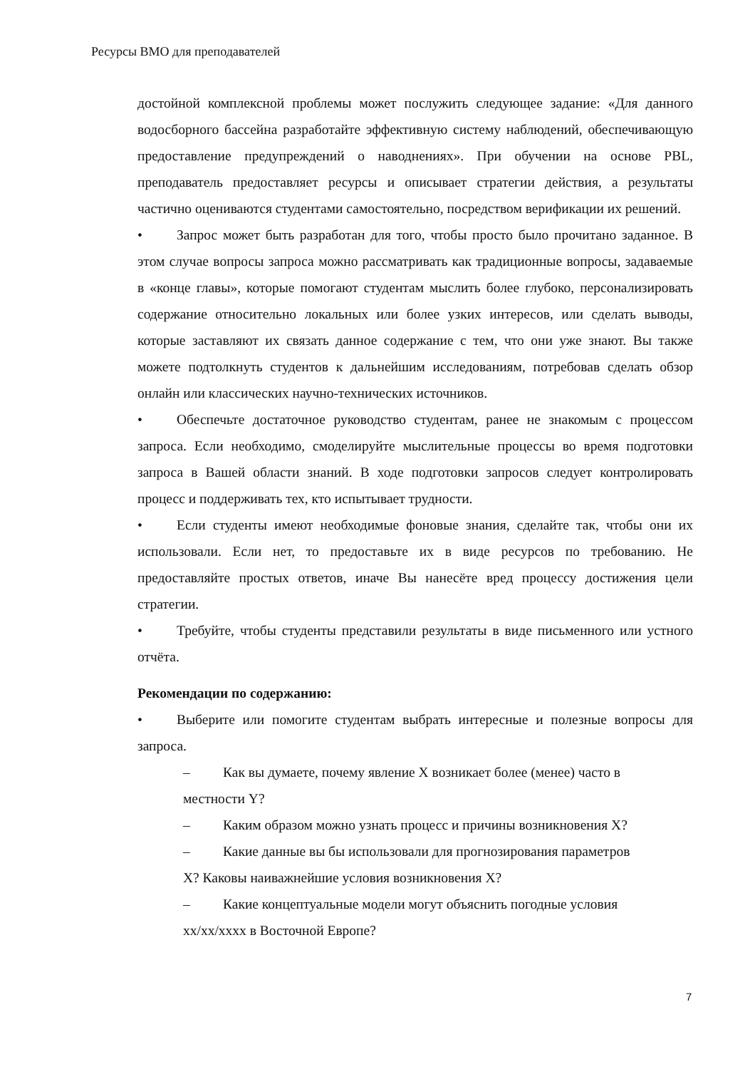Ресурсы ВМО для преподавателей
достойной комплексной проблемы может послужить следующее задание: «Для данного водосборного бассейна разработайте эффективную систему наблюдений, обеспечивающую предоставление предупреждений о наводнениях». При обучении на основе PBL, преподаватель предоставляет ресурсы и описывает стратегии действия, а результаты частично оцениваются студентами самостоятельно, посредством верификации их решений.
• Запрос может быть разработан для того, чтобы просто было прочитано заданное. В этом случае вопросы запроса можно рассматривать как традиционные вопросы, задаваемые в «конце главы», которые помогают студентам мыслить более глубоко, персонализировать содержание относительно локальных или более узких интересов, или сделать выводы, которые заставляют их связать данное содержание с тем, что они уже знают. Вы также можете подтолкнуть студентов к дальнейшим исследованиям, потребовав сделать обзор онлайн или классических научно-технических источников.
• Обеспечьте достаточное руководство студентам, ранее не знакомым с процессом запроса. Если необходимо, смоделируйте мыслительные процессы во время подготовки запроса в Вашей области знаний. В ходе подготовки запросов следует контролировать процесс и поддерживать тех, кто испытывает трудности.
• Если студенты имеют необходимые фоновые знания, сделайте так, чтобы они их использовали. Если нет, то предоставьте их в виде ресурсов по требованию. Не предоставляйте простых ответов, иначе Вы нанесёте вред процессу достижения цели стратегии.
• Требуйте, чтобы студенты представили результаты в виде письменного или устного отчёта.
Рекомендации по содержанию:
• Выберите или помогите студентам выбрать интересные и полезные вопросы для запроса.
– Как вы думаете, почему явление X возникает более (менее) часто в местности Y?
– Каким образом можно узнать процесс и причины возникновения X?
– Какие данные вы бы использовали для прогнозирования параметров X? Каковы наиважнейшие условия возникновения X?
– Какие концептуальные модели могут объяснить погодные условия xx/xx/xxxx в Восточной Европе?
7